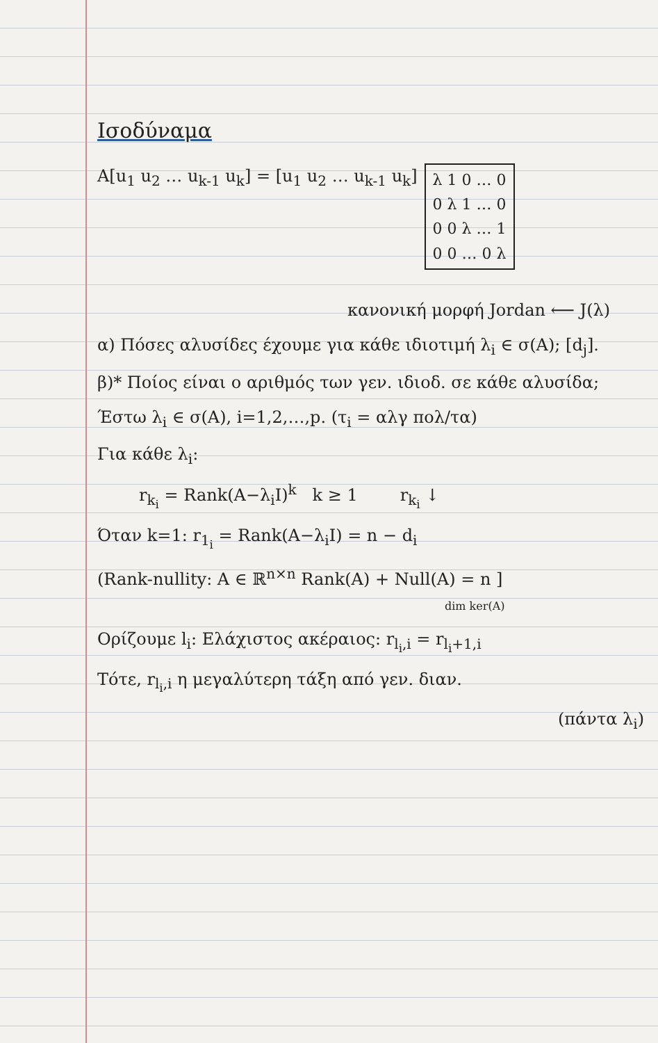Ισοδύναμα
A[u<sub>1</sub> u<sub>2</sub> … u<sub>k-1</sub> u<sub>k</sub>] = [u<sub>1</sub> u<sub>2</sub> … u<sub>k-1</sub> u<sub>k</sub>]
λ 1 0 … 0
0 λ 1 … 0
0 0 λ … 1
0 0 … 0 λ
κανονική μορφή Jordan ⟵ J(λ)
α) Πόσες αλυσίδες έχουμε για κάθε ιδιοτιμή λ<sub>i</sub> ∈ σ(A); [d<sub>j</sub>].
β)* Ποίος είναι ο αριθμός των γεν. ιδιοδ. σε κάθε αλυσίδα;
Έστω λ<sub>i</sub> ∈ σ(A), i=1,2,…,p. (τ<sub>i</sub> = αλγ πολ/τα)
Για κάθε λ<sub>i</sub>:
r<sub>k<sub>i</sub></sub> = Rank(A−λ<sub>i</sub>I)<sup>k</sup> k ≥ 1 r<sub>k<sub>i</sub></sub> ↓
Όταν k=1: r<sub>1<sub>i</sub></sub> = Rank(A−λ<sub>i</sub>I) = n − d<sub>i</sub>
(Rank-nullity: A ∈ ℝ<sup>n×n</sup> Rank(A) + Null(A) = n ]
dim ker(A)
Ορίζουμε l<sub>i</sub>: Ελάχιστος ακέραιος: r<sub>l<sub>i</sub>,i</sub> = r<sub>l<sub>i</sub>+1,i</sub>
Τότε, r<sub>l<sub>i</sub>,i</sub> η μεγαλύτερη τάξη από γεν. διαν.
(πάντα λ<sub>i</sub>)